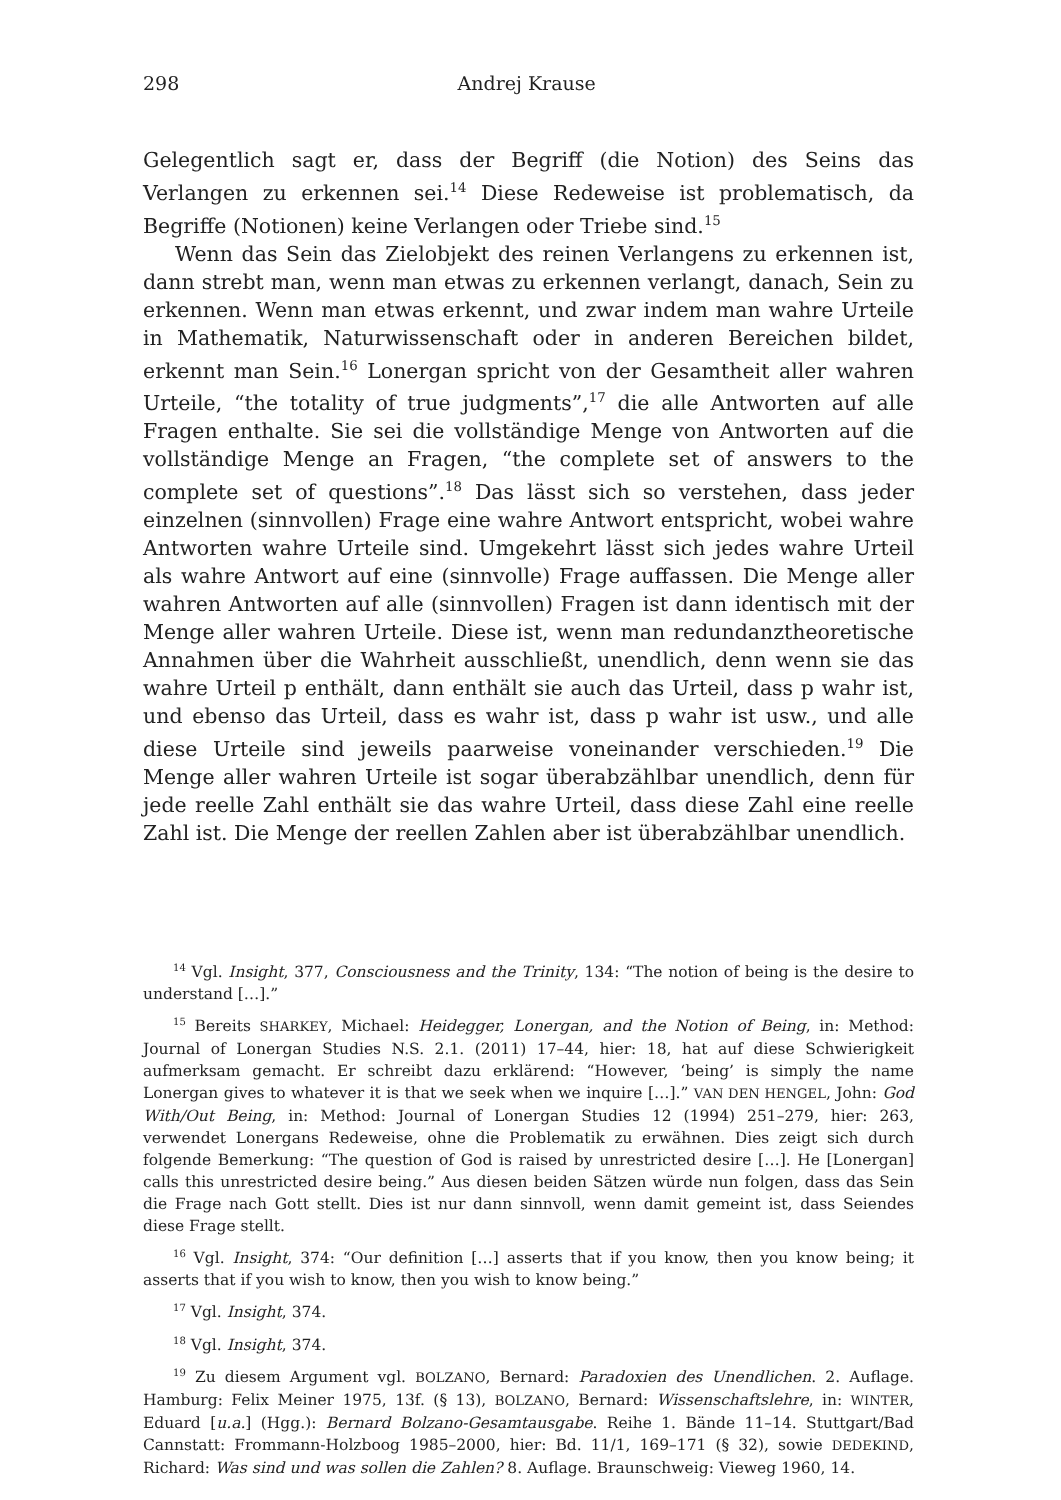298 Andrej Krause
Gelegentlich sagt er, dass der Begriff (die Notion) des Seins das Verlangen zu erkennen sei.<sup>14</sup> Diese Redeweise ist problematisch, da Begriffe (Notionen) keine Verlangen oder Triebe sind.<sup>15</sup>
Wenn das Sein das Zielobjekt des reinen Verlangens zu erkennen ist, dann strebt man, wenn man etwas zu erkennen verlangt, danach, Sein zu erkennen. Wenn man etwas erkennt, und zwar indem man wahre Urteile in Mathematik, Naturwissenschaft oder in anderen Bereichen bildet, erkennt man Sein.<sup>16</sup> Lonergan spricht von der Gesamtheit aller wahren Urteile, “the totality of true judgments”,<sup>17</sup> die alle Antworten auf alle Fragen enthalte. Sie sei die vollständige Menge von Antworten auf die vollständige Menge an Fragen, “the complete set of answers to the complete set of questions”.<sup>18</sup> Das lässt sich so verstehen, dass jeder einzelnen (sinnvollen) Frage eine wahre Antwort entspricht, wobei wahre Antworten wahre Urteile sind. Umgekehrt lässt sich jedes wahre Urteil als wahre Antwort auf eine (sinnvolle) Frage auffassen. Die Menge aller wahren Antworten auf alle (sinnvollen) Fragen ist dann identisch mit der Menge aller wahren Urteile. Diese ist, wenn man redundanztheoretische Annahmen über die Wahrheit ausschließt, unendlich, denn wenn sie das wahre Urteil p enthält, dann enthält sie auch das Urteil, dass p wahr ist, und ebenso das Urteil, dass es wahr ist, dass p wahr ist usw., und alle diese Urteile sind jeweils paarweise voneinander verschieden.<sup>19</sup> Die Menge aller wahren Urteile ist sogar überabzählbar unendlich, denn für jede reelle Zahl enthält sie das wahre Urteil, dass diese Zahl eine reelle Zahl ist. Die Menge der reellen Zahlen aber ist überabzählbar unendlich.
<sup>14</sup> Vgl. Insight, 377, Consciousness and the Trinity, 134: “The notion of being is the desire to understand […].”
<sup>15</sup> Bereits SHARKEY, Michael: Heidegger, Lonergan, and the Notion of Being, in: Method: Journal of Lonergan Studies N.S. 2.1. (2011) 17–44, hier: 18, hat auf diese Schwierigkeit aufmerksam gemacht. Er schreibt dazu erklärend: “However, ‘being’ is simply the name Lonergan gives to whatever it is that we seek when we inquire […].” VAN DEN HENGEL, John: God With/Out Being, in: Method: Journal of Lonergan Studies 12 (1994) 251–279, hier: 263, verwendet Lonergans Redeweise, ohne die Problematik zu erwähnen. Dies zeigt sich durch folgende Bemerkung: “The question of God is raised by unrestricted desire […]. He [Lonergan] calls this unrestricted desire being.” Aus diesen beiden Sätzen würde nun folgen, dass das Sein die Frage nach Gott stellt. Dies ist nur dann sinnvoll, wenn damit gemeint ist, dass Seiendes diese Frage stellt.
<sup>16</sup> Vgl. Insight, 374: “Our definition […] asserts that if you know, then you know being; it asserts that if you wish to know, then you wish to know being.”
<sup>17</sup> Vgl. Insight, 374.
<sup>18</sup> Vgl. Insight, 374.
<sup>19</sup> Zu diesem Argument vgl. BOLZANO, Bernard: Paradoxien des Unendlichen. 2. Auflage. Hamburg: Felix Meiner 1975, 13f. (§ 13), BOLZANO, Bernard: Wissenschaftslehre, in: WINTER, Eduard [u.a.] (Hgg.): Bernard Bolzano-Gesamtausgabe. Reihe 1. Bände 11–14. Stuttgart/Bad Cannstatt: Frommann-Holzboog 1985–2000, hier: Bd. 11/1, 169–171 (§ 32), sowie DEDEKIND, Richard: Was sind und was sollen die Zahlen? 8. Auflage. Braunschweig: Vieweg 1960, 14.